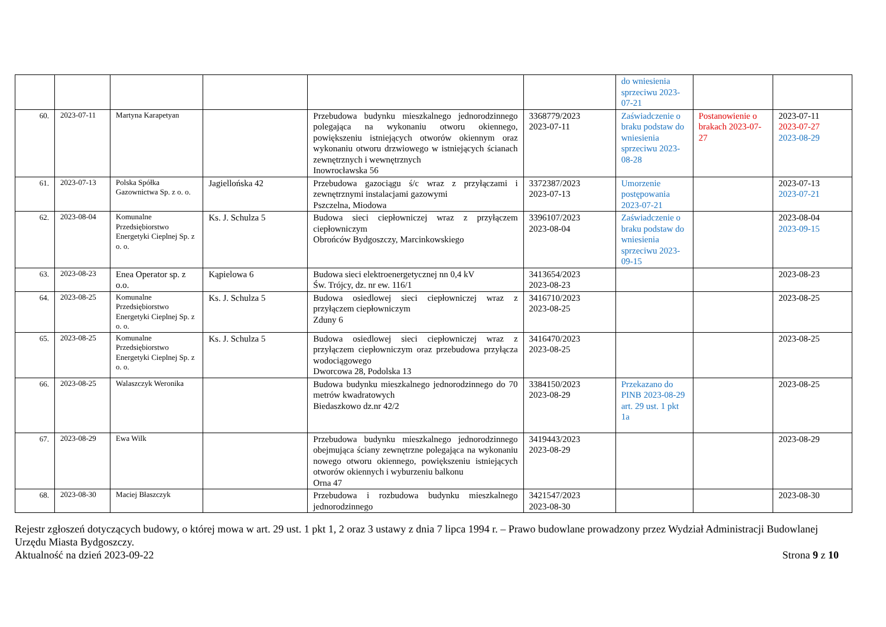| | | | | | | do wniesienia sprzeciwu 2023-07-21 | | |
| 60. | 2023-07-11 | Martyna Karapetyan | | Przebudowa budynku mieszkalnego jednorodzinnego polegająca na wykonaniu otworu okiennego, powiększeniu istniejących otworów okiennym oraz wykonaniu otworu drzwiowego w istniejących ścianach zewnętrznych i wewnętrznych Inowrocławska 56 | 3368779/2023 2023-07-11 | Zaświadczenie o braku podstaw do wniesienia sprzeciwu 2023-08-28 | Postanowienie o brakach 2023-07-27 | 2023-07-11 2023-07-27 2023-08-29 |
| 61. | 2023-07-13 | Polska Spółka Gazownictwa Sp. z o. o. | Jagiellońska 42 | Przebudowa gazociągu ś/c wraz z przyłączami i zewnętrznymi instalacjami gazowymi Pszczelna, Miodowa | 3372387/2023 2023-07-13 | Umorzenie postępowania 2023-07-21 | | 2023-07-13 2023-07-21 |
| 62. | 2023-08-04 | Komunalne Przedsiębiorstwo Energetyki Cieplnej Sp. z o. o. | Ks. J. Schulza 5 | Budowa sieci ciepłowniczej wraz z przyłączem ciepłowniczym Obrońców Bydgoszczy, Marcinkowskiego | 3396107/2023 2023-08-04 | Zaświadczenie o braku podstaw do wniesienia sprzeciwu 2023-09-15 | | 2023-08-04 2023-09-15 |
| 63. | 2023-08-23 | Enea Operator sp. z o.o. | Kąpielowa 6 | Budowa sieci elektroenergetycznej nn 0,4 kV Św. Trójcy, dz. nr ew. 116/1 | 3413654/2023 2023-08-23 | | | 2023-08-23 |
| 64. | 2023-08-25 | Komunalne Przedsiębiorstwo Energetyki Cieplnej Sp. z o. o. | Ks. J. Schulza 5 | Budowa osiedlowej sieci ciepłowniczej wraz z przyłączem ciepłowniczym Zduny 6 | 3416710/2023 2023-08-25 | | | 2023-08-25 |
| 65. | 2023-08-25 | Komunalne Przedsiębiorstwo Energetyki Cieplnej Sp. z o. o. | Ks. J. Schulza 5 | Budowa osiedlowej sieci ciepłowniczej wraz z przyłączem ciepłowniczym oraz przebudowa przyłącza wodociągowego Dworcowa 28, Podolska 13 | 3416470/2023 2023-08-25 | | | 2023-08-25 |
| 66. | 2023-08-25 | Walaszczyk Weronika | | Budowa budynku mieszkalnego jednorodzinnego do 70 metrów kwadratowych Biedaszkowo dz.nr 42/2 | 3384150/2023 2023-08-29 | Przekazano do PINB 2023-08-29 art. 29 ust. 1 pkt 1a | | 2023-08-25 |
| 67. | 2023-08-29 | Ewa Wilk | | Przebudowa budynku mieszkalnego jednorodzinnego obejmująca ściany zewnętrzne polegająca na wykonaniu nowego otworu okiennego, powiększeniu istniejących otworów okiennych i wyburzeniu balkonu Orna 47 | 3419443/2023 2023-08-29 | | | 2023-08-29 |
| 68. | 2023-08-30 | Maciej Błaszczyk | | Przebudowa i rozbudowa budynku mieszkalnego jednorodzinnego | 3421547/2023 2023-08-30 | | | 2023-08-30 |
Rejestr zgłoszeń dotyczących budowy, o której mowa w art. 29 ust. 1 pkt 1, 2 oraz 3 ustawy z dnia 7 lipca 1994 r. – Prawo budowlane prowadzony przez Wydział Administracji Budowlanej Urzędu Miasta Bydgoszczy.
Aktualność na dzień 2023-09-22 Strona 9 z 10